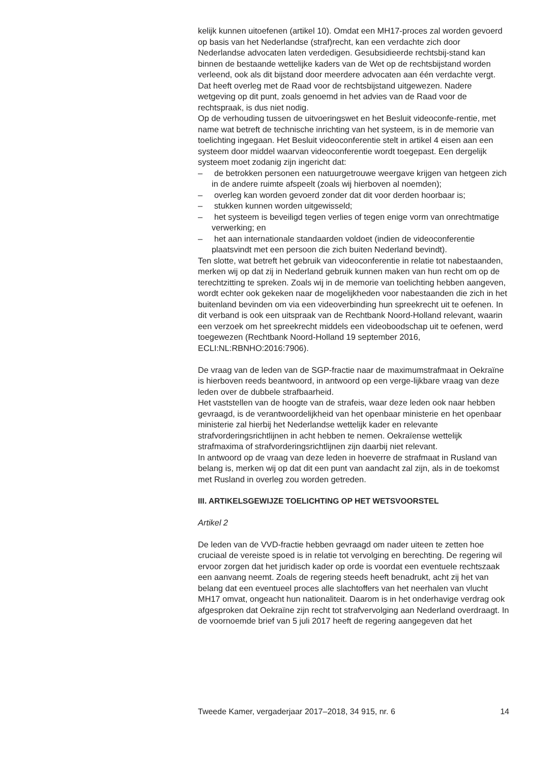kelijk kunnen uitoefenen (artikel 10). Omdat een MH17-proces zal worden gevoerd op basis van het Nederlandse (straf)recht, kan een verdachte zich door Nederlandse advocaten laten verdedigen. Gesubsidieerde rechtsbij-stand kan binnen de bestaande wettelijke kaders van de Wet op de rechtsbijstand worden verleend, ook als dit bijstand door meerdere advocaten aan één verdachte vergt. Dat heeft overleg met de Raad voor de rechtsbijstand uitgewezen. Nadere wetgeving op dit punt, zoals genoemd in het advies van de Raad voor de rechtspraak, is dus niet nodig.
Op de verhouding tussen de uitvoeringswet en het Besluit videoconfe-rentie, met name wat betreft de technische inrichting van het systeem, is in de memorie van toelichting ingegaan. Het Besluit videoconferentie stelt in artikel 4 eisen aan een systeem door middel waarvan videoconferentie wordt toegepast. Een dergelijk systeem moet zodanig zijn ingericht dat:
– de betrokken personen een natuurgetrouwe weergave krijgen van hetgeen zich in de andere ruimte afspeelt (zoals wij hierboven al noemden);
– overleg kan worden gevoerd zonder dat dit voor derden hoorbaar is;
– stukken kunnen worden uitgewisseld;
– het systeem is beveiligd tegen verlies of tegen enige vorm van onrechtmatige verwerking; en
– het aan internationale standaarden voldoet (indien de videoconferentie plaatsvindt met een persoon die zich buiten Nederland bevindt).
Ten slotte, wat betreft het gebruik van videoconferentie in relatie tot nabestaanden, merken wij op dat zij in Nederland gebruik kunnen maken van hun recht om op de terechtzitting te spreken. Zoals wij in de memorie van toelichting hebben aangeven, wordt echter ook gekeken naar de mogelijkheden voor nabestaanden die zich in het buitenland bevinden om via een videoverbinding hun spreekrecht uit te oefenen. In dit verband is ook een uitspraak van de Rechtbank Noord-Holland relevant, waarin een verzoek om het spreekrecht middels een videoboodschap uit te oefenen, werd toegewezen (Rechtbank Noord-Holland 19 september 2016, ECLI:NL:RBNHO:2016:7906).
De vraag van de leden van de SGP-fractie naar de maximumstrafmaat in Oekraïne is hierboven reeds beantwoord, in antwoord op een verge-lijkbare vraag van deze leden over de dubbele strafbaarheid.
Het vaststellen van de hoogte van de strafeis, waar deze leden ook naar hebben gevraagd, is de verantwoordelijkheid van het openbaar ministerie en het openbaar ministerie zal hierbij het Nederlandse wettelijk kader en relevante strafvorderingsrichtlijnen in acht hebben te nemen. Oekraïense wettelijk strafmaxima of strafvorderingsrichtlijnen zijn daarbij niet relevant.
In antwoord op de vraag van deze leden in hoeverre de strafmaat in Rusland van belang is, merken wij op dat dit een punt van aandacht zal zijn, als in de toekomst met Rusland in overleg zou worden getreden.
III. ARTIKELSGEWIJZE TOELICHTING OP HET WETSVOORSTEL
Artikel 2
De leden van de VVD-fractie hebben gevraagd om nader uiteen te zetten hoe cruciaal de vereiste spoed is in relatie tot vervolging en berechting. De regering wil ervoor zorgen dat het juridisch kader op orde is voordat een eventuele rechtszaak een aanvang neemt. Zoals de regering steeds heeft benadrukt, acht zij het van belang dat een eventueel proces alle slachtoffers van het neerhalen van vlucht MH17 omvat, ongeacht hun nationaliteit. Daarom is in het onderhavige verdrag ook afgesproken dat Oekraïne zijn recht tot strafvervolging aan Nederland overdraagt. In de voornoemde brief van 5 juli 2017 heeft de regering aangegeven dat het
Tweede Kamer, vergaderjaar 2017–2018, 34 915, nr. 6 14